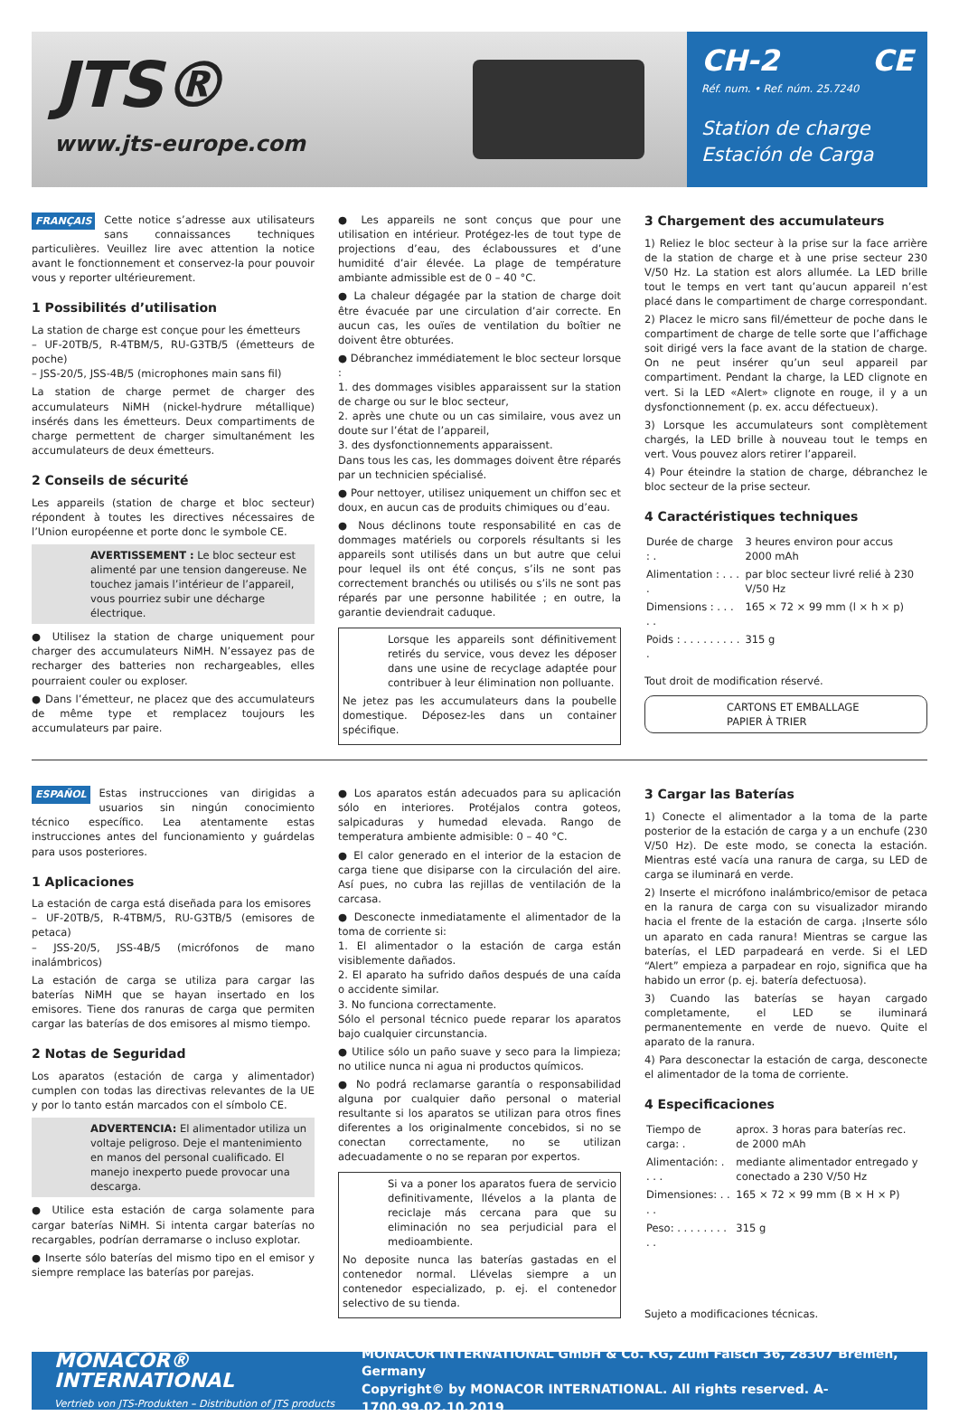JTS®
www.jts-europe.com
CH-2 CE
Réf. num. • Ref. núm. 25.7240
Station de charge
Estación de Carga
FRANÇAIS Cette notice s’adresse aux utilisateurs sans connaissances techniques particulières. Veuillez lire avec attention la notice avant le fonctionnement et conservez-la pour pouvoir vous y reporter ultérieurement.
1 Possibilités d’utilisation
La station de charge est conçue pour les émetteurs
– UF-20TB/5, R-4TBM/5, RU-G3TB/5 (émetteurs de poche)
– JSS-20/5, JSS-4B/5 (microphones main sans fil)
La station de charge permet de charger des accumulateurs NiMH (nickel-hydrure métallique) insérés dans les émetteurs. Deux compartiments de charge permettent de charger simultanément les accumulateurs de deux émetteurs.
2 Conseils de sécurité
Les appareils (station de charge et bloc secteur) répondent à toutes les directives nécessaires de l’Union européenne et porte donc le symbole CE.
AVERTISSEMENT : Le bloc secteur est alimenté par une tension dangereuse. Ne touchez jamais l’intérieur de l’appareil, vous pourriez subir une décharge électrique.
● Utilisez la station de charge uniquement pour charger des accumulateurs NiMH. N’essayez pas de recharger des batteries non rechargeables, elles pourraient couler ou exploser.
● Dans l’émetteur, ne placez que des accumulateurs de même type et remplacez toujours les accumulateurs par paire.
● Les appareils ne sont conçus que pour une utilisation en intérieur. Protégez-les de tout type de projections d’eau, des éclaboussures et d’une humidité d’air élevée. La plage de température ambiante admissible est de 0 – 40 °C.
● La chaleur dégagée par la station de charge doit être évacuée par une circulation d’air correcte. En aucun cas, les ouïes de ventilation du boîtier ne doivent être obturées.
● Débranchez immédiatement le bloc secteur lorsque :
1. des dommages visibles apparaissent sur la station de charge ou sur le bloc secteur,
2. après une chute ou un cas similaire, vous avez un doute sur l’état de l’appareil,
3. des dysfonctionnements apparaissent.
Dans tous les cas, les dommages doivent être réparés par un technicien spécialisé.
● Pour nettoyer, utilisez uniquement un chiffon sec et doux, en aucun cas de produits chimiques ou d’eau.
● Nous déclinons toute responsabilité en cas de dommages matériels ou corporels résultants si les appareils sont utilisés dans un but autre que celui pour lequel ils ont été conçus, s’ils ne sont pas correctement branchés ou utilisés ou s’ils ne sont pas réparés par une personne habilitée ; en outre, la garantie deviendrait caduque.
Lorsque les appareils sont définitivement retirés du service, vous devez les déposer dans une usine de recyclage adaptée pour contribuer à leur élimination non polluante.
Ne jetez pas les accumulateurs dans la poubelle domestique. Déposez-les dans un container spécifique.
3 Chargement des accumulateurs
1) Reliez le bloc secteur à la prise sur la face arrière de la station de charge et à une prise secteur 230 V/50 Hz. La station est alors allumée. La LED brille tout le temps en vert tant qu’aucun appareil n’est placé dans le compartiment de charge correspondant.
2) Placez le micro sans fil/émetteur de poche dans le compartiment de charge de telle sorte que l’affichage soit dirigé vers la face avant de la station de charge. On ne peut insérer qu’un seul appareil par compartiment. Pendant la charge, la LED clignote en vert. Si la LED «Alert» clignote en rouge, il y a un dysfonctionnement (p. ex. accu défectueux).
3) Lorsque les accumulateurs sont complètement chargés, la LED brille à nouveau tout le temps en vert. Vous pouvez alors retirer l’appareil.
4) Pour éteindre la station de charge, débranchez le bloc secteur de la prise secteur.
4 Caractéristiques techniques
| Durée de charge : . | 3 heures environ pour accus 2000 mAh |
| Alimentation : . . . . | par bloc secteur livré relié à 230 V/50 Hz |
| Dimensions : . . . . . | 165 × 72 × 99 mm (l × h × p) |
| Poids : . . . . . . . . . . | 315 g |
Tout droit de modification réservé.
CARTONS ET EMBALLAGE
PAPIER À TRIER
ESPAÑOL Estas instrucciones van dirigidas a usuarios sin ningún conocimiento técnico específico. Lea atentamente estas instrucciones antes del funcionamiento y guárdelas para usos posteriores.
1 Aplicaciones
La estación de carga está diseñada para los emisores
– UF-20TB/5, R-4TBM/5, RU-G3TB/5 (emisores de petaca)
– JSS-20/5, JSS-4B/5 (micrófonos de mano inalámbricos)
La estación de carga se utiliza para cargar las baterías NiMH que se hayan insertado en los emisores. Tiene dos ranuras de carga que permiten cargar las baterías de dos emisores al mismo tiempo.
2 Notas de Seguridad
Los aparatos (estación de carga y alimentador) cumplen con todas las directivas relevantes de la UE y por lo tanto están marcados con el símbolo CE.
ADVERTENCIA: El alimentador utiliza un voltaje peligroso. Deje el mantenimiento en manos del personal cualificado. El manejo inexperto puede provocar una descarga.
● Utilice esta estación de carga solamente para cargar baterías NiMH. Si intenta cargar baterías no recargables, podrían derramarse o incluso explotar.
● Inserte sólo baterías del mismo tipo en el emisor y siempre remplace las baterías por parejas.
● Los aparatos están adecuados para su aplicación sólo en interiores. Protéjalos contra goteos, salpicaduras y humedad elevada. Rango de temperatura ambiente admisible: 0 – 40 °C.
● El calor generado en el interior de la estacion de carga tiene que disiparse con la circulación del aire. Así pues, no cubra las rejillas de ventilación de la carcasa.
● Desconecte inmediatamente el alimentador de la toma de corriente si:
1. El alimentador o la estación de carga están visiblemente dañados.
2. El aparato ha sufrido daños después de una caída o accidente similar.
3. No funciona correctamente.
Sólo el personal técnico puede reparar los aparatos bajo cualquier circunstancia.
● Utilice sólo un paño suave y seco para la limpieza; no utilice nunca ni agua ni productos químicos.
● No podrá reclamarse garantía o responsabilidad alguna por cualquier daño personal o material resultante si los aparatos se utilizan para otros fines diferentes a los originalmente concebidos, si no se conectan correctamente, no se utilizan adecuadamente o no se reparan por expertos.
Si va a poner los aparatos fuera de servicio definitivamente, llévelos a la planta de reciclaje más cercana para que su eliminación no sea perjudicial para el medioambiente.
No deposite nunca las baterías gastadas en el contenedor normal. Llévelas siempre a un contenedor especializado, p. ej. el contenedor selectivo de su tienda.
3 Cargar las Baterías
1) Conecte el alimentador a la toma de la parte posterior de la estación de carga y a un enchufe (230 V/50 Hz). De este modo, se conecta la estación. Mientras esté vacía una ranura de carga, su LED de carga se iluminará en verde.
2) Inserte el micrófono inalámbrico/emisor de petaca en la ranura de carga con su visualizador mirando hacia el frente de la estación de carga. ¡Inserte sólo un aparato en cada ranura! Mientras se cargue las baterías, el LED parpadeará en verde. Si el LED “Alert” empieza a parpadear en rojo, significa que ha habido un error (p. ej. batería defectuosa).
3) Cuando las baterías se hayan cargado completamente, el LED se iluminará permanentemente en verde de nuevo. Quite el aparato de la ranura.
4) Para desconectar la estación de carga, desconecte el alimentador de la toma de corriente.
4 Especificaciones
| Tiempo de carga: . | aprox. 3 horas para baterías rec. de 2000 mAh |
| Alimentación: . . . . | mediante alimentador entregado y conectado a 230 V/50 Hz |
| Dimensiones: . . . . | 165 × 72 × 99 mm (B × H × P) |
| Peso: . . . . . . . . . . | 315 g |
Sujeto a modificaciones técnicas.
MONACOR®
INTERNATIONAL
Vertrieb von JTS-Produkten – Distribution of JTS products
MONACOR INTERNATIONAL GmbH & Co. KG, Zum Falsch 36, 28307 Bremen, Germany
Copyright© by MONACOR INTERNATIONAL. All rights reserved. A-1700.99.02.10.2019